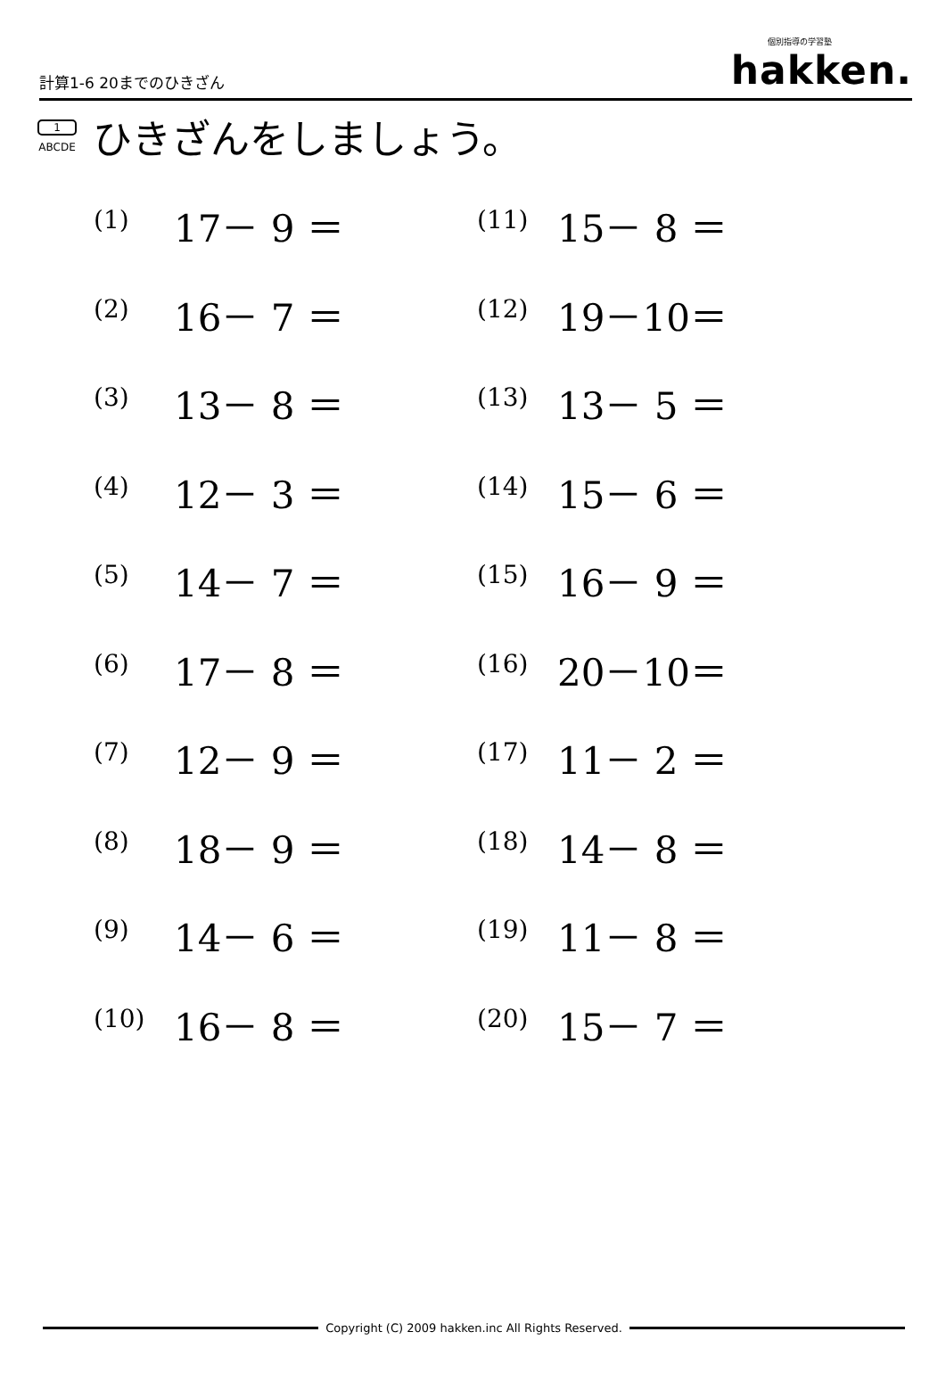計算1-6 20までのひきざん
個別指導の学習塾
hakken.
1
ABCDE
ひきざんをしましょう。
| (1) | 17－ 9 ＝ | (11) | 15－ 8 ＝ |
| (2) | 16－ 7 ＝ | (12) | 19－10＝ |
| (3) | 13－ 8 ＝ | (13) | 13－ 5 ＝ |
| (4) | 12－ 3 ＝ | (14) | 15－ 6 ＝ |
| (5) | 14－ 7 ＝ | (15) | 16－ 9 ＝ |
| (6) | 17－ 8 ＝ | (16) | 20－10＝ |
| (7) | 12－ 9 ＝ | (17) | 11－ 2 ＝ |
| (8) | 18－ 9 ＝ | (18) | 14－ 8 ＝ |
| (9) | 14－ 6 ＝ | (19) | 11－ 8 ＝ |
| (10) | 16－ 8 ＝ | (20) | 15－ 7 ＝ |
Copyright (C) 2009 hakken.inc All Rights Reserved.